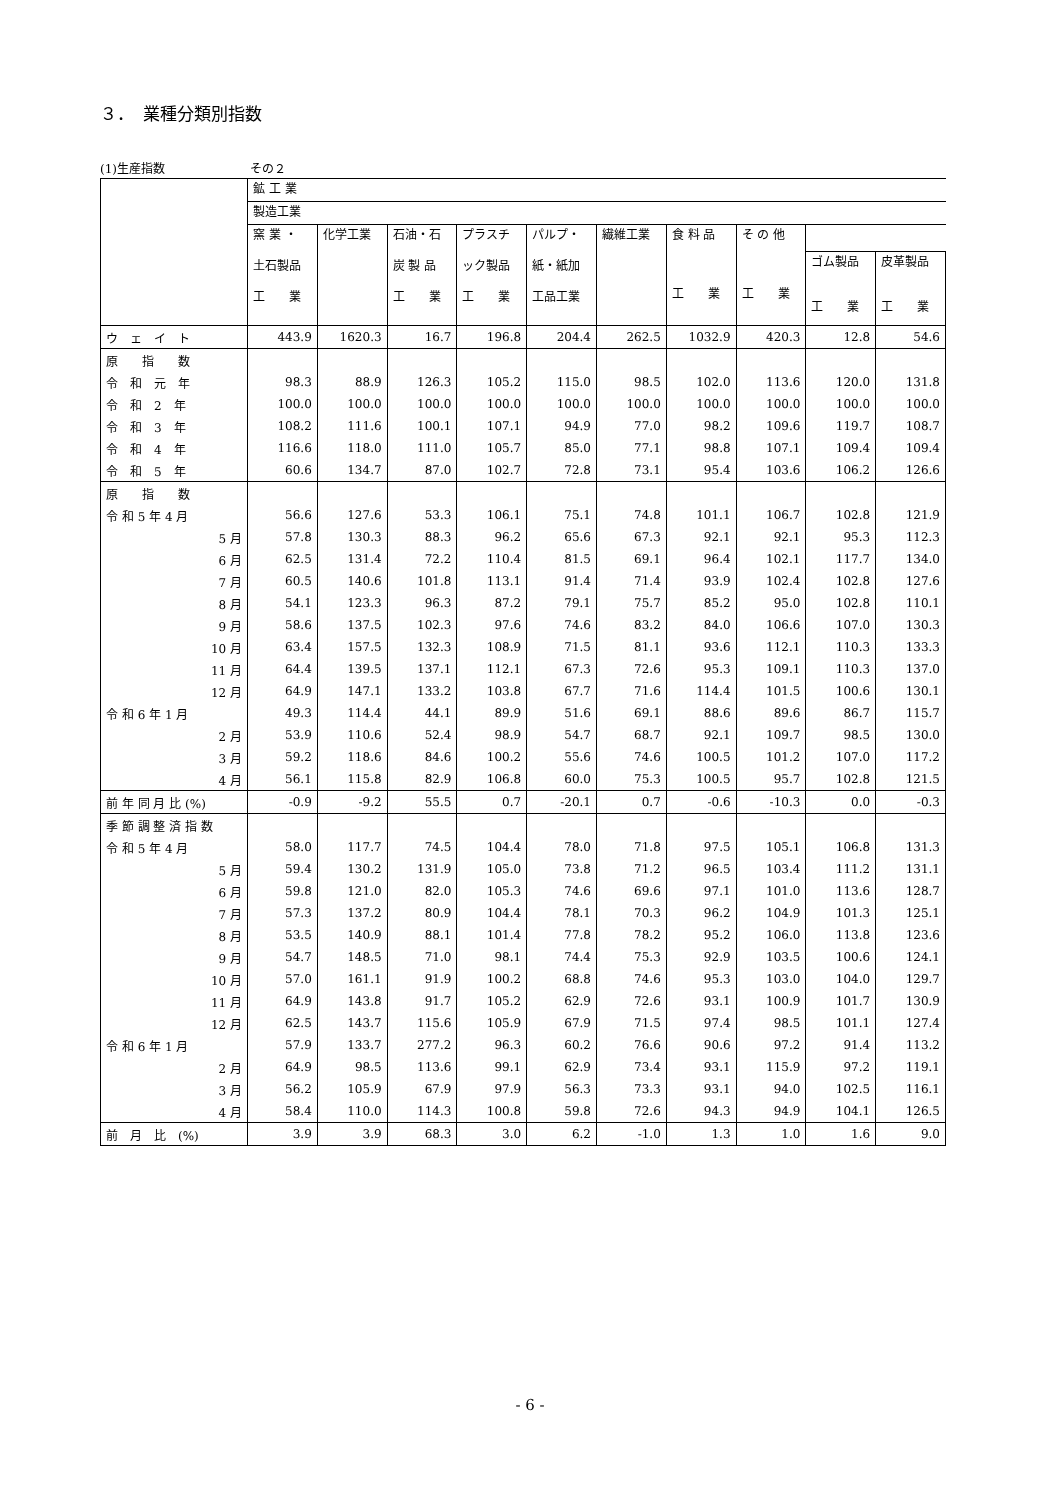３．　業種分類別指数
(1)生産指数 その２
| | 鉱 工 業 | | | | | | | | | |
| --- | --- | --- | --- | --- | --- | --- | --- | --- | --- | --- |
| | 製造工業 | | | | | | | | | |
| | 窯 業 ・ 土石製品 工 業 | 化学工業 | 石油・石 炭 製 品 工 業 | プラスチ ック製品 工 業 | パルプ・ 紙・紙加 工品工業 | 繊維工業 | 食 料 品 工 業 | そ の 他 工 業 | | |
| | | | | | | | | | ゴム製品 工 業 | 皮革製品 工 業 |
| ウ ェ イ ト | 443.9 | 1620.3 | 16.7 | 196.8 | 204.4 | 262.5 | 1032.9 | 420.3 | 12.8 | 54.6 |
| 原 指 数 | | | | | | | | | | |
| 令 和 元 年 | 98.3 | 88.9 | 126.3 | 105.2 | 115.0 | 98.5 | 102.0 | 113.6 | 120.0 | 131.8 |
| 令 和 2 年 | 100.0 | 100.0 | 100.0 | 100.0 | 100.0 | 100.0 | 100.0 | 100.0 | 100.0 | 100.0 |
| 令 和 3 年 | 108.2 | 111.6 | 100.1 | 107.1 | 94.9 | 77.0 | 98.2 | 109.6 | 119.7 | 108.7 |
| 令 和 4 年 | 116.6 | 118.0 | 111.0 | 105.7 | 85.0 | 77.1 | 98.8 | 107.1 | 109.4 | 109.4 |
| 令 和 5 年 | 60.6 | 134.7 | 87.0 | 102.7 | 72.8 | 73.1 | 95.4 | 103.6 | 106.2 | 126.6 |
| 原 指 数 | | | | | | | | | | |
| 令 和 5 年 4 月 | 56.6 | 127.6 | 53.3 | 106.1 | 75.1 | 74.8 | 101.1 | 106.7 | 102.8 | 121.9 |
| 5 月 | 57.8 | 130.3 | 88.3 | 96.2 | 65.6 | 67.3 | 92.1 | 92.1 | 95.3 | 112.3 |
| 6 月 | 62.5 | 131.4 | 72.2 | 110.4 | 81.5 | 69.1 | 96.4 | 102.1 | 117.7 | 134.0 |
| 7 月 | 60.5 | 140.6 | 101.8 | 113.1 | 91.4 | 71.4 | 93.9 | 102.4 | 102.8 | 127.6 |
| 8 月 | 54.1 | 123.3 | 96.3 | 87.2 | 79.1 | 75.7 | 85.2 | 95.0 | 102.8 | 110.1 |
| 9 月 | 58.6 | 137.5 | 102.3 | 97.6 | 74.6 | 83.2 | 84.0 | 106.6 | 107.0 | 130.3 |
| 10 月 | 63.4 | 157.5 | 132.3 | 108.9 | 71.5 | 81.1 | 93.6 | 112.1 | 110.3 | 133.3 |
| 11 月 | 64.4 | 139.5 | 137.1 | 112.1 | 67.3 | 72.6 | 95.3 | 109.1 | 110.3 | 137.0 |
| 12 月 | 64.9 | 147.1 | 133.2 | 103.8 | 67.7 | 71.6 | 114.4 | 101.5 | 100.6 | 130.1 |
| 令 和 6 年 1 月 | 49.3 | 114.4 | 44.1 | 89.9 | 51.6 | 69.1 | 88.6 | 89.6 | 86.7 | 115.7 |
| 2 月 | 53.9 | 110.6 | 52.4 | 98.9 | 54.7 | 68.7 | 92.1 | 109.7 | 98.5 | 130.0 |
| 3 月 | 59.2 | 118.6 | 84.6 | 100.2 | 55.6 | 74.6 | 100.5 | 101.2 | 107.0 | 117.2 |
| 4 月 | 56.1 | 115.8 | 82.9 | 106.8 | 60.0 | 75.3 | 100.5 | 95.7 | 102.8 | 121.5 |
| 前 年 同 月 比 (%) | -0.9 | -9.2 | 55.5 | 0.7 | -20.1 | 0.7 | -0.6 | -10.3 | 0.0 | -0.3 |
| 季 節 調 整 済 指 数 | | | | | | | | | | |
| 令 和 5 年 4 月 | 58.0 | 117.7 | 74.5 | 104.4 | 78.0 | 71.8 | 97.5 | 105.1 | 106.8 | 131.3 |
| 5 月 | 59.4 | 130.2 | 131.9 | 105.0 | 73.8 | 71.2 | 96.5 | 103.4 | 111.2 | 131.1 |
| 6 月 | 59.8 | 121.0 | 82.0 | 105.3 | 74.6 | 69.6 | 97.1 | 101.0 | 113.6 | 128.7 |
| 7 月 | 57.3 | 137.2 | 80.9 | 104.4 | 78.1 | 70.3 | 96.2 | 104.9 | 101.3 | 125.1 |
| 8 月 | 53.5 | 140.9 | 88.1 | 101.4 | 77.8 | 78.2 | 95.2 | 106.0 | 113.8 | 123.6 |
| 9 月 | 54.7 | 148.5 | 71.0 | 98.1 | 74.4 | 75.3 | 92.9 | 103.5 | 100.6 | 124.1 |
| 10 月 | 57.0 | 161.1 | 91.9 | 100.2 | 68.8 | 74.6 | 95.3 | 103.0 | 104.0 | 129.7 |
| 11 月 | 64.9 | 143.8 | 91.7 | 105.2 | 62.9 | 72.6 | 93.1 | 100.9 | 101.7 | 130.9 |
| 12 月 | 62.5 | 143.7 | 115.6 | 105.9 | 67.9 | 71.5 | 97.4 | 98.5 | 101.1 | 127.4 |
| 令 和 6 年 1 月 | 57.9 | 133.7 | 277.2 | 96.3 | 60.2 | 76.6 | 90.6 | 97.2 | 91.4 | 113.2 |
| 2 月 | 64.9 | 98.5 | 113.6 | 99.1 | 62.9 | 73.4 | 93.1 | 115.9 | 97.2 | 119.1 |
| 3 月 | 56.2 | 105.9 | 67.9 | 97.9 | 56.3 | 73.3 | 93.1 | 94.0 | 102.5 | 116.1 |
| 4 月 | 58.4 | 110.0 | 114.3 | 100.8 | 59.8 | 72.6 | 94.3 | 94.9 | 104.1 | 126.5 |
| 前 月 比 (%) | 3.9 | 3.9 | 68.3 | 3.0 | 6.2 | -1.0 | 1.3 | 1.0 | 1.6 | 9.0 |
- 6 -